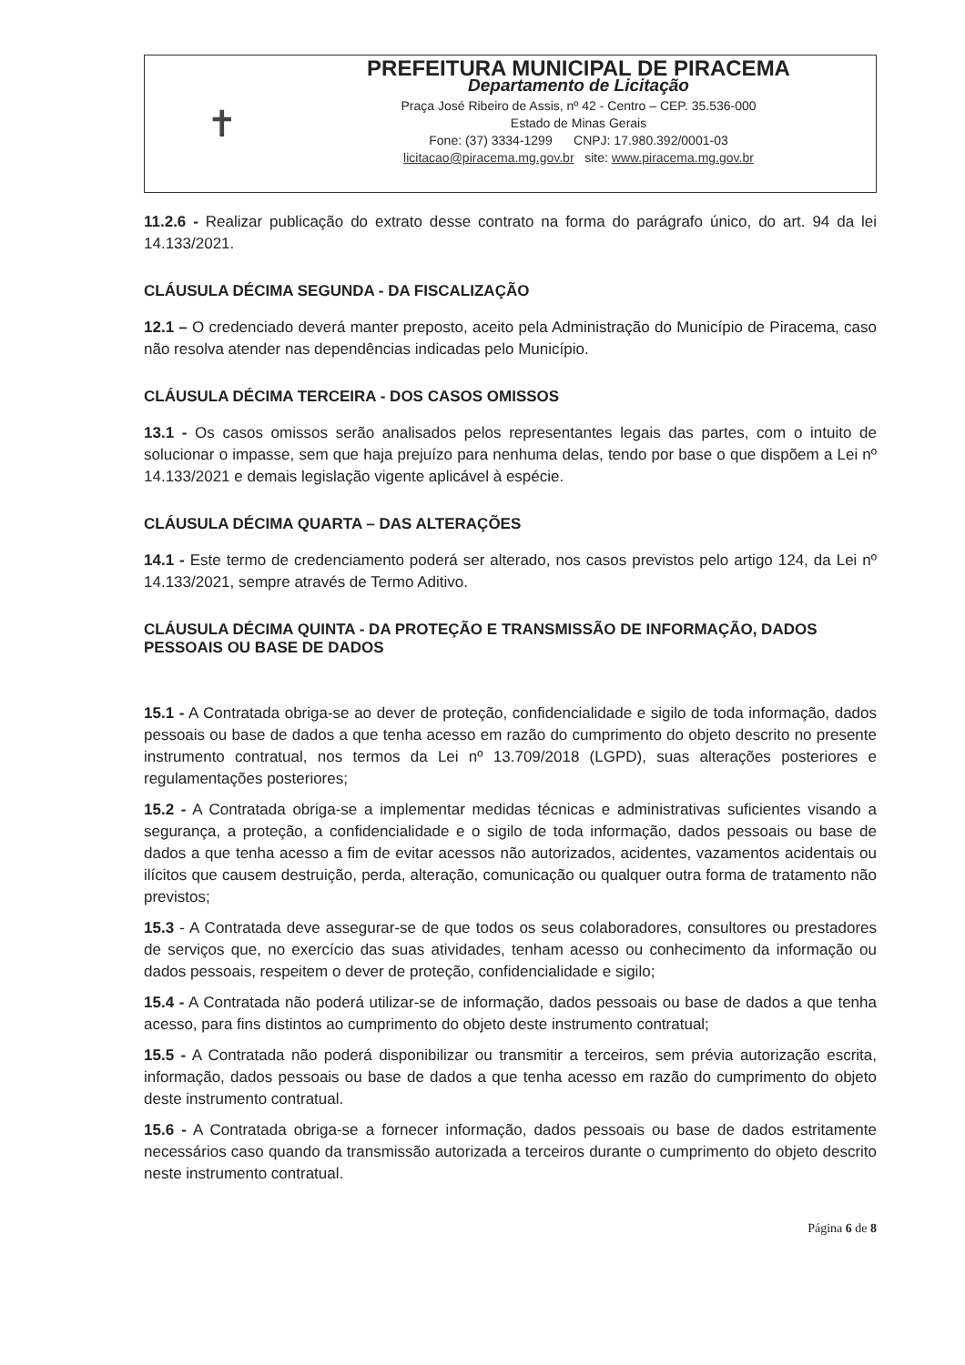✝
PREFEITURA MUNICIPAL DE PIRACEMA
Departamento de Licitação
Praça José Ribeiro de Assis, nº 42 - Centro – CEP. 35.536-000
Estado de Minas Gerais
Fone: (37) 3334-1299 CNPJ: 17.980.392/0001-03
licitacao@piracema.mg.gov.br site: www.piracema.mg.gov.br
11.2.6 - Realizar publicação do extrato desse contrato na forma do parágrafo único, do art. 94 da lei 14.133/2021.
CLÁUSULA DÉCIMA SEGUNDA - DA FISCALIZAÇÃO
12.1 – O credenciado deverá manter preposto, aceito pela Administração do Município de Piracema, caso não resolva atender nas dependências indicadas pelo Município.
CLÁUSULA DÉCIMA TERCEIRA - DOS CASOS OMISSOS
13.1 - Os casos omissos serão analisados pelos representantes legais das partes, com o intuito de solucionar o impasse, sem que haja prejuízo para nenhuma delas, tendo por base o que dispõem a Lei nº 14.133/2021 e demais legislação vigente aplicável à espécie.
CLÁUSULA DÉCIMA QUARTA – DAS ALTERAÇÕES
14.1 - Este termo de credenciamento poderá ser alterado, nos casos previstos pelo artigo 124, da Lei nº 14.133/2021, sempre através de Termo Aditivo.
CLÁUSULA DÉCIMA QUINTA - DA PROTEÇÃO E TRANSMISSÃO DE INFORMAÇÃO, DADOS PESSOAIS OU BASE DE DADOS
15.1 - A Contratada obriga-se ao dever de proteção, confidencialidade e sigilo de toda informação, dados pessoais ou base de dados a que tenha acesso em razão do cumprimento do objeto descrito no presente instrumento contratual, nos termos da Lei nº 13.709/2018 (LGPD), suas alterações posteriores e regulamentações posteriores;
15.2 - A Contratada obriga-se a implementar medidas técnicas e administrativas suficientes visando a segurança, a proteção, a confidencialidade e o sigilo de toda informação, dados pessoais ou base de dados a que tenha acesso a fim de evitar acessos não autorizados, acidentes, vazamentos acidentais ou ilícitos que causem destruição, perda, alteração, comunicação ou qualquer outra forma de tratamento não previstos;
15.3 - A Contratada deve assegurar-se de que todos os seus colaboradores, consultores ou prestadores de serviços que, no exercício das suas atividades, tenham acesso ou conhecimento da informação ou dados pessoais, respeitem o dever de proteção, confidencialidade e sigilo;
15.4 - A Contratada não poderá utilizar-se de informação, dados pessoais ou base de dados a que tenha acesso, para fins distintos ao cumprimento do objeto deste instrumento contratual;
15.5 - A Contratada não poderá disponibilizar ou transmitir a terceiros, sem prévia autorização escrita, informação, dados pessoais ou base de dados a que tenha acesso em razão do cumprimento do objeto deste instrumento contratual.
15.6 - A Contratada obriga-se a fornecer informação, dados pessoais ou base de dados estritamente necessários caso quando da transmissão autorizada a terceiros durante o cumprimento do objeto descrito neste instrumento contratual.
Página 6 de 8